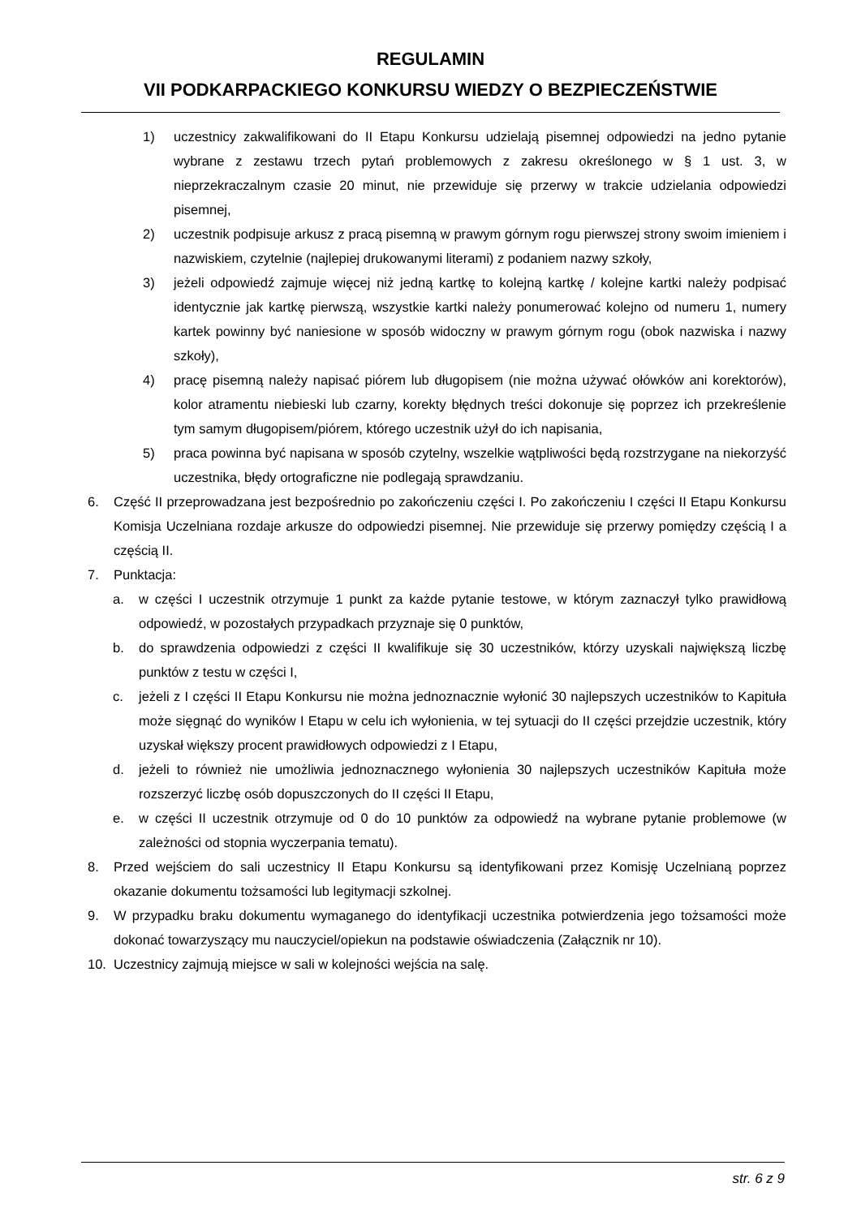REGULAMIN
VII PODKARPACKIEGO KONKURSU WIEDZY O BEZPIECZEŃSTWIE
1) uczestnicy zakwalifikowani do II Etapu Konkursu udzielają pisemnej odpowiedzi na jedno pytanie wybrane z zestawu trzech pytań problemowych z zakresu określonego w § 1 ust. 3, w nieprzekraczalnym czasie 20 minut, nie przewiduje się przerwy w trakcie udzielania odpowiedzi pisemnej,
2) uczestnik podpisuje arkusz z pracą pisemną w prawym górnym rogu pierwszej strony swoim imieniem i nazwiskiem, czytelnie (najlepiej drukowanymi literami) z podaniem nazwy szkoły,
3) jeżeli odpowiedź zajmuje więcej niż jedną kartkę to kolejną kartkę / kolejne kartki należy podpisać identycznie jak kartkę pierwszą, wszystkie kartki należy ponumerować kolejno od numeru 1, numery kartek powinny być naniesione w sposób widoczny w prawym górnym rogu (obok nazwiska i nazwy szkoły),
4) pracę pisemną należy napisać piórem lub długopisem (nie można używać ołówków ani korektorów), kolor atramentu niebieski lub czarny, korekty błędnych treści dokonuje się poprzez ich przekreślenie tym samym długopisem/piórem, którego uczestnik użył do ich napisania,
5) praca powinna być napisana w sposób czytelny, wszelkie wątpliwości będą rozstrzygane na niekorzyść uczestnika, błędy ortograficzne nie podlegają sprawdzaniu.
6. Część II przeprowadzana jest bezpośrednio po zakończeniu części I. Po zakończeniu I części II Etapu Konkursu Komisja Uczelniana rozdaje arkusze do odpowiedzi pisemnej. Nie przewiduje się przerwy pomiędzy częścią I a częścią II.
7. Punktacja:
a. w części I uczestnik otrzymuje 1 punkt za każde pytanie testowe, w którym zaznaczył tylko prawidłową odpowiedź, w pozostałych przypadkach przyznaje się 0 punktów,
b. do sprawdzenia odpowiedzi z części II kwalifikuje się 30 uczestników, którzy uzyskali największą liczbę punktów z testu w części I,
c. jeżeli z I części II Etapu Konkursu nie można jednoznacznie wyłonić 30 najlepszych uczestników to Kapituła może sięgnąć do wyników I Etapu w celu ich wyłonienia, w tej sytuacji do II części przejdzie uczestnik, który uzyskał większy procent prawidłowych odpowiedzi z I Etapu,
d. jeżeli to również nie umożliwia jednoznacznego wyłonienia 30 najlepszych uczestników Kapituła może rozszerzyć liczbę osób dopuszczonych do II części II Etapu,
e. w części II uczestnik otrzymuje od 0 do 10 punktów za odpowiedź na wybrane pytanie problemowe (w zależności od stopnia wyczerpania tematu).
8. Przed wejściem do sali uczestnicy II Etapu Konkursu są identyfikowani przez Komisję Uczelnianą poprzez okazanie dokumentu tożsamości lub legitymacji szkolnej.
9. W przypadku braku dokumentu wymaganego do identyfikacji uczestnika potwierdzenia jego tożsamości może dokonać towarzyszący mu nauczyciel/opiekun na podstawie oświadczenia (Załącznik nr 10).
10. Uczestnicy zajmują miejsce w sali w kolejności wejścia na salę.
str. 6 z 9